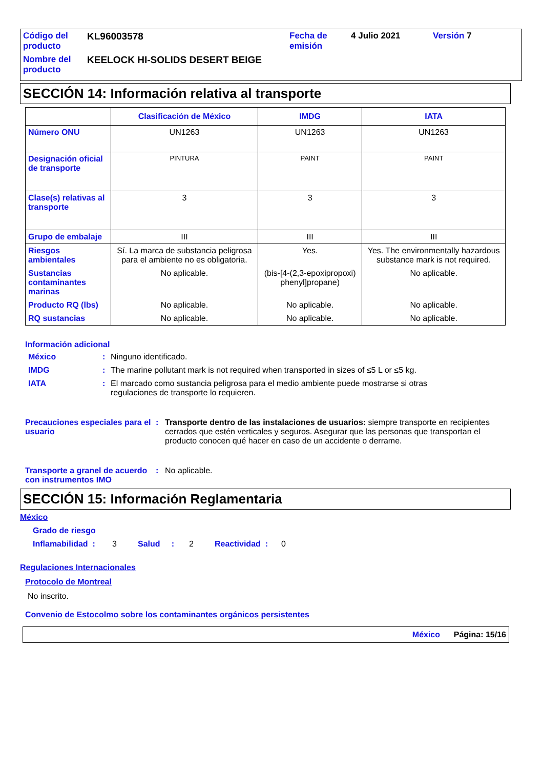| Código del producto | KL96003578 | Fecha de emisión | 4 Julio 2021 | Versión 7 |
| Nombre del producto | KEELOCK HI-SOLIDS DESERT BEIGE | | | |
SECCIÓN 14: Información relativa al transporte
| | Clasificación de México | IMDG | IATA |
| --- | --- | --- | --- |
| Número ONU | UN1263 | UN1263 | UN1263 |
| Designación oficial de transporte | PINTURA | PAINT | PAINT |
| Clase(s) relativas al transporte | 3 | 3 | 3 |
| Grupo de embalaje | III | III | III |
| Riesgos ambientales | Sí. La marca de substancia peligrosa para el ambiente no es obligatoria. | Yes. | Yes. The environmentally hazardous substance mark is not required. |
| Sustancias contaminantes marinas | No aplicable. | (bis-[4-(2,3-epoxipropoxi) phenyl]propane) | No aplicable. |
| Producto RQ (lbs) | No aplicable. | No aplicable. | No aplicable. |
| RQ sustancias | No aplicable. | No aplicable. | No aplicable. |
Información adicional
México: Ninguno identificado.
IMDG: The marine pollutant mark is not required when transported in sizes of ≤5 L or ≤5 kg.
IATA: El marcado como sustancia peligrosa para el medio ambiente puede mostrarse si otras regulaciones de transporte lo requieren.
Precauciones especiales para el usuario: Transporte dentro de las instalaciones de usuarios: siempre transporte en recipientes cerrados que estén verticales y seguros. Asegurar que las personas que transportan el producto conocen qué hacer en caso de un accidente o derrame.
Transporte a granel de acuerdo con instrumentos IMO: No aplicable.
SECCIÓN 15: Información Reglamentaria
México
Grado de riesgo
Inflamabilidad : 3 Salud : 2 Reactividad : 0
Regulaciones Internacionales
Protocolo de Montreal
No inscrito.
Convenio de Estocolmo sobre los contaminantes orgánicos persistentes
México Página: 15/16